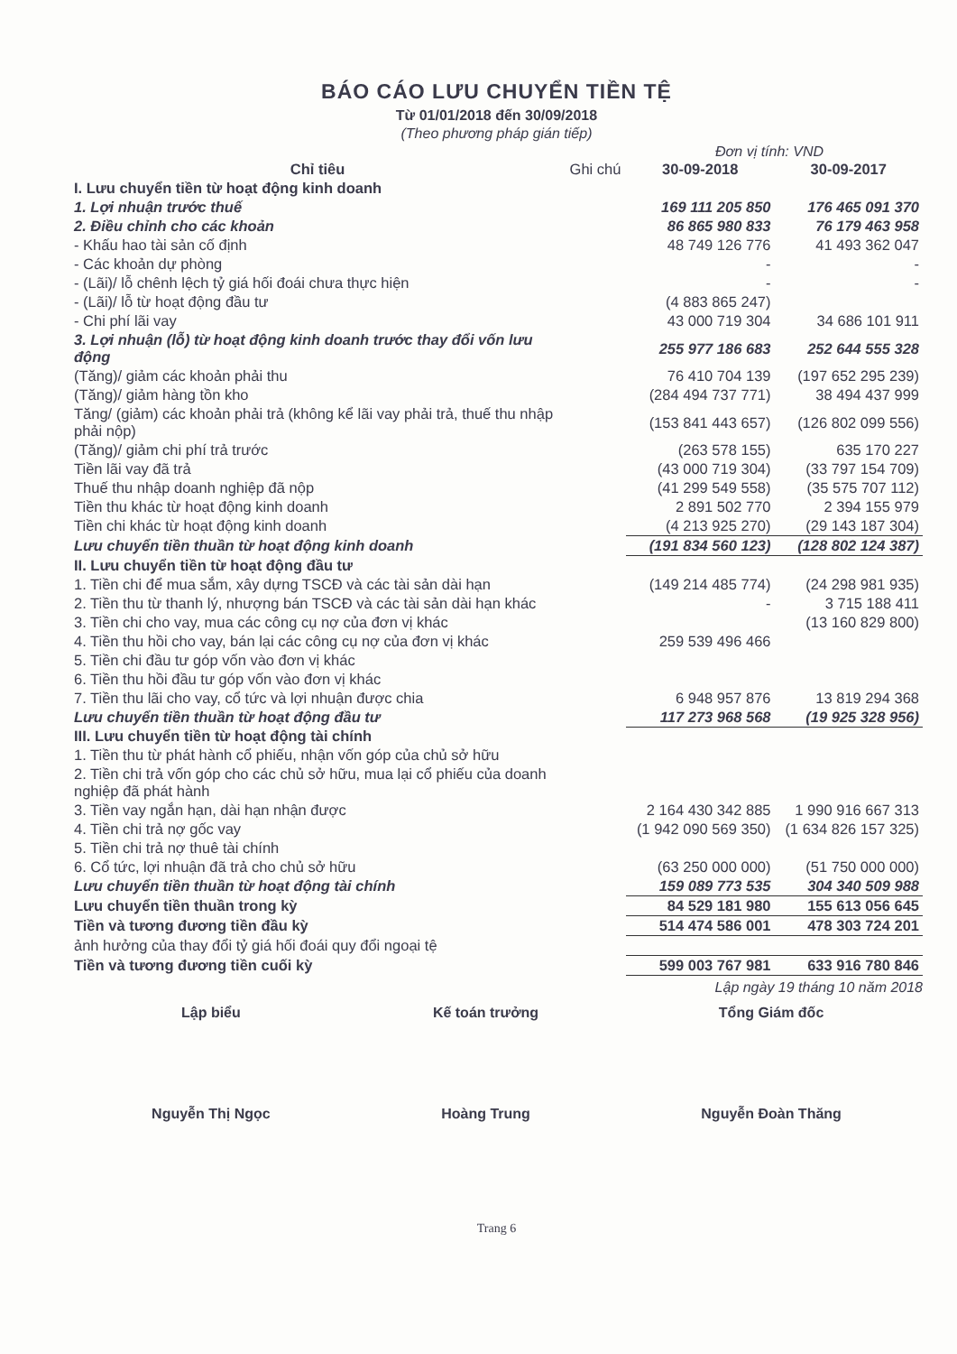BÁO CÁO LƯU CHUYỂN TIỀN TỆ
Từ 01/01/2018 đến 30/09/2018
(Theo phương pháp gián tiếp)
Đơn vị tính: VND
| Chỉ tiêu | Ghi chú | 30-09-2018 | 30-09-2017 |
| --- | --- | --- | --- |
| I. Lưu chuyển tiền từ hoạt động kinh doanh | | | |
| 1. Lợi nhuận trước thuế | | 169 111 205 850 | 176 465 091 370 |
| 2. Điều chỉnh cho các khoản | | 86 865 980 833 | 76 179 463 958 |
| - Khấu hao tài sản cố định | | 48 749 126 776 | 41 493 362 047 |
| - Các khoản dự phòng | | - | - |
| - (Lãi)/ lỗ chênh lệch tỷ giá hối đoái chưa thực hiện | | - | - |
| - (Lãi)/ lỗ từ hoạt động đầu tư | | (4 883 865 247) | |
| - Chi phí lãi vay | | 43 000 719 304 | 34 686 101 911 |
| 3. Lợi nhuận (lỗ) từ hoạt động kinh doanh trước thay đổi vốn lưu động | | 255 977 186 683 | 252 644 555 328 |
| (Tăng)/ giảm các khoản phải thu | | 76 410 704 139 | (197 652 295 239) |
| (Tăng)/ giảm hàng tồn kho | | (284 494 737 771) | 38 494 437 999 |
| Tăng/ (giảm) các khoản phải trả (không kể lãi vay phải trả, thuế thu nhập phải nộp) | | (153 841 443 657) | (126 802 099 556) |
| (Tăng)/ giảm chi phí trả trước | | (263 578 155) | 635 170 227 |
| Tiền lãi vay đã trả | | (43 000 719 304) | (33 797 154 709) |
| Thuế thu nhập doanh nghiệp đã nộp | | (41 299 549 558) | (35 575 707 112) |
| Tiền thu khác từ hoạt động kinh doanh | | 2 891 502 770 | 2 394 155 979 |
| Tiền chi khác từ hoạt động kinh doanh | | (4 213 925 270) | (29 143 187 304) |
| Lưu chuyển tiền thuần từ hoạt động kinh doanh | | (191 834 560 123) | (128 802 124 387) |
| II. Lưu chuyển tiền từ hoạt động đầu tư | | | |
| 1. Tiền chi để mua sắm, xây dựng TSCĐ và các tài sản dài hạn | | (149 214 485 774) | (24 298 981 935) |
| 2. Tiền thu từ thanh lý, nhượng bán TSCĐ và các tài sản dài hạn khác | | - | 3 715 188 411 |
| 3. Tiền chi cho vay, mua các công cụ nợ của đơn vị khác | | | (13 160 829 800) |
| 4. Tiền thu hồi cho vay, bán lại các công cụ nợ của đơn vị khác | | 259 539 496 466 | |
| 5. Tiền chi đầu tư góp vốn vào đơn vị khác | | | |
| 6. Tiền thu hồi đầu tư góp vốn vào đơn vị khác | | | |
| 7. Tiền thu lãi cho vay, cổ tức và lợi nhuận được chia | | 6 948 957 876 | 13 819 294 368 |
| Lưu chuyển tiền thuần từ hoạt động đầu tư | | 117 273 968 568 | (19 925 328 956) |
| III. Lưu chuyển tiền từ hoạt động tài chính | | | |
| 1. Tiền thu từ phát hành cổ phiếu, nhận vốn góp của chủ sở hữu | | | |
| 2. Tiền chi trả vốn góp cho các chủ sở hữu, mua lại cổ phiếu của doanh nghiệp đã phát hành | | | |
| 3. Tiền vay ngắn hạn, dài hạn nhận được | | 2 164 430 342 885 | 1 990 916 667 313 |
| 4. Tiền chi trả nợ gốc vay | | (1 942 090 569 350) | (1 634 826 157 325) |
| 5. Tiền chi trả nợ thuê tài chính | | | |
| 6. Cổ tức, lợi nhuận đã trả cho chủ sở hữu | | (63 250 000 000) | (51 750 000 000) |
| Lưu chuyển tiền thuần từ hoạt động tài chính | | 159 089 773 535 | 304 340 509 988 |
| Lưu chuyển tiền thuần trong kỳ | | 84 529 181 980 | 155 613 056 645 |
| Tiền và tương đương tiền đầu kỳ | | 514 474 586 001 | 478 303 724 201 |
| ảnh hưởng của thay đổi tỷ giá hối đoái quy đổi ngoại tệ | | | |
| Tiền và tương đương tiền cuối kỳ | | 599 003 767 981 | 633 916 780 846 |
Lập ngày 19 tháng 10 năm 2018
Lập biểu
Nguyễn Thị Ngọc
Kế toán trưởng
Hoàng Trung
Tổng Giám đốc
Nguyễn Đoàn Thăng
Trang 6